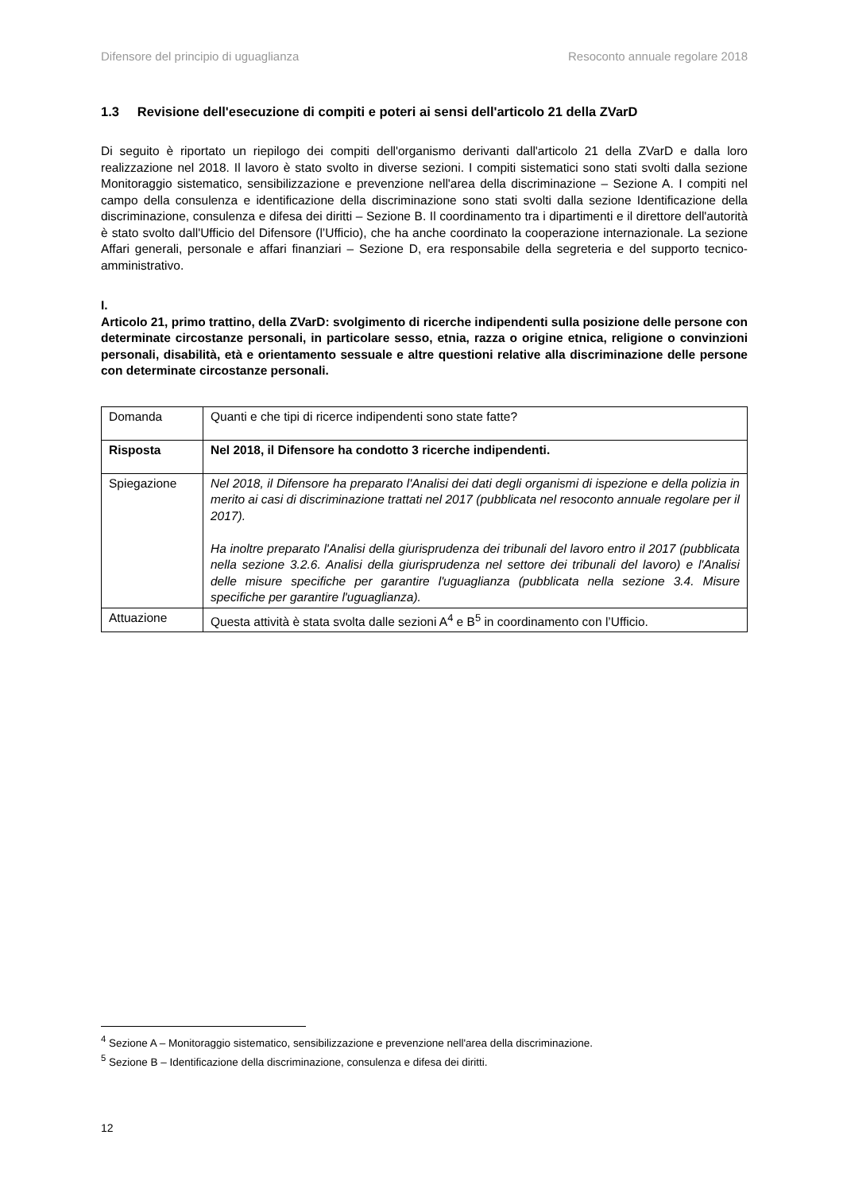Difensore del principio di uguaglianza Resoconto annuale regolare 2018
1.3 Revisione dell'esecuzione di compiti e poteri ai sensi dell'articolo 21 della ZVarD
Di seguito è riportato un riepilogo dei compiti dell'organismo derivanti dall'articolo 21 della ZVarD e dalla loro realizzazione nel 2018. Il lavoro è stato svolto in diverse sezioni. I compiti sistematici sono stati svolti dalla sezione Monitoraggio sistematico, sensibilizzazione e prevenzione nell'area della discriminazione – Sezione A. I compiti nel campo della consulenza e identificazione della discriminazione sono stati svolti dalla sezione Identificazione della discriminazione, consulenza e difesa dei diritti – Sezione B. Il coordinamento tra i dipartimenti e il direttore dell'autorità è stato svolto dall'Ufficio del Difensore (l’Ufficio), che ha anche coordinato la cooperazione internazionale. La sezione Affari generali, personale e affari finanziari – Sezione D, era responsabile della segreteria e del supporto tecnico-amministrativo.
I.
Articolo 21, primo trattino, della ZVarD: svolgimento di ricerche indipendenti sulla posizione delle persone con determinate circostanze personali, in particolare sesso, etnia, razza o origine etnica, religione o convinzioni personali, disabilità, età e orientamento sessuale e altre questioni relative alla discriminazione delle persone con determinate circostanze personali.
| Domanda | Quanti e che tipi di ricerce indipendenti sono state fatte? |
| Risposta | Nel 2018, il Difensore ha condotto 3 ricerche indipendenti. |
| Spiegazione | Nel 2018, il Difensore ha preparato l'Analisi dei dati degli organismi di ispezione e della polizia in merito ai casi di discriminazione trattati nel 2017 (pubblicata nel resoconto annuale regolare per il 2017). Ha inoltre preparato l'Analisi della giurisprudenza dei tribunali del lavoro entro il 2017 (pubblicata nella sezione 3.2.6. Analisi della giurisprudenza nel settore dei tribunali del lavoro) e l'Analisi delle misure specifiche per garantire l'uguaglianza (pubblicata nella sezione 3.4. Misure specifiche per garantire l'uguaglianza). |
| Attuazione | Questa attività è stata svolta dalle sezioni A<sup>4</sup> e B<sup>5</sup> in coordinamento con l’Ufficio. |
<sup>4</sup> Sezione A – Monitoraggio sistematico, sensibilizzazione e prevenzione nell'area della discriminazione.
<sup>5</sup> Sezione B – Identificazione della discriminazione, consulenza e difesa dei diritti.
12